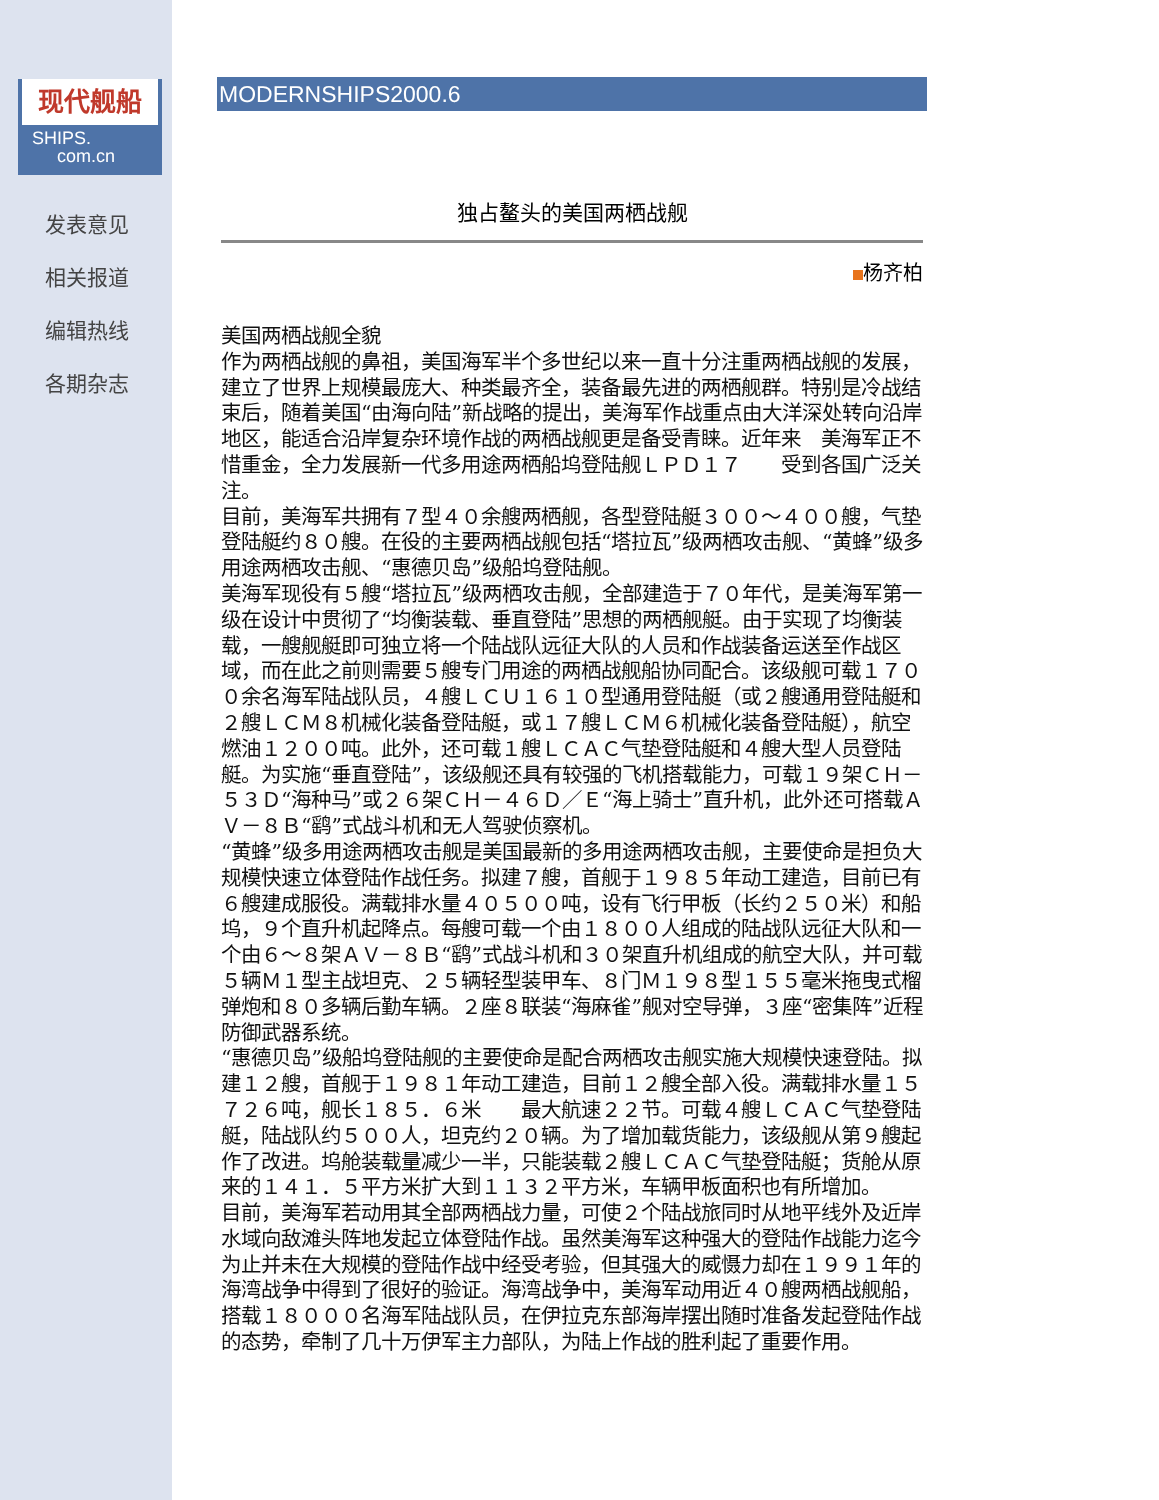现代舰船
SHIPS.
com.cn
发表意见
相关报道
编辑热线
各期杂志
MODERNSHIPS2000.6
独占鳌头的美国两栖战舰
杨齐柏
美国两栖战舰全貌
作为两栖战舰的鼻祖，美国海军半个多世纪以来一直十分注重两栖战舰的发展，建立了世界上规模最庞大、种类最齐全，装备最先进的两栖舰群。特别是冷战结束后，随着美国“由海向陆”新战略的提出，美海军作战重点由大洋深处转向沿岸地区，能适合沿岸复杂环境作战的两栖战舰更是备受青睐。近年来　美海军正不惜重金，全力发展新一代多用途两栖船坞登陆舰ＬＰＤ１７　　受到各国广泛关注。
目前，美海军共拥有７型４０余艘两栖舰，各型登陆艇３００～４００艘，气垫登陆艇约８０艘。在役的主要两栖战舰包括“塔拉瓦”级两栖攻击舰、“黄蜂”级多用途两栖攻击舰、“惠德贝岛”级船坞登陆舰。
美海军现役有５艘“塔拉瓦”级两栖攻击舰，全部建造于７０年代，是美海军第一级在设计中贯彻了“均衡装载、垂直登陆”思想的两栖舰艇。由于实现了均衡装载，一艘舰艇即可独立将一个陆战队远征大队的人员和作战装备运送至作战区域，而在此之前则需要５艘专门用途的两栖战舰船协同配合。该级舰可载１７００余名海军陆战队员，４艘ＬＣＵ１６１０型通用登陆艇（或２艘通用登陆艇和２艘ＬＣＭ８机械化装备登陆艇，或１７艘ＬＣＭ６机械化装备登陆艇），航空燃油１２００吨。此外，还可载１艘ＬＣＡＣ气垫登陆艇和４艘大型人员登陆艇。为实施“垂直登陆”，该级舰还具有较强的飞机搭载能力，可载１９架ＣＨ－５３Ｄ“海种马”或２６架ＣＨ－４６Ｄ／Ｅ“海上骑士”直升机，此外还可搭载ＡＶ－８Ｂ“鹞”式战斗机和无人驾驶侦察机。
“黄蜂”级多用途两栖攻击舰是美国最新的多用途两栖攻击舰，主要使命是担负大规模快速立体登陆作战任务。拟建７艘，首舰于１９８５年动工建造，目前已有６艘建成服役。满载排水量４０５００吨，设有飞行甲板（长约２５０米）和船坞，９个直升机起降点。每艘可载一个由１８００人组成的陆战队远征大队和一个由６～８架ＡＶ－８Ｂ“鹞”式战斗机和３０架直升机组成的航空大队，并可载５辆Ｍ１型主战坦克、２５辆轻型装甲车、８门Ｍ１９８型１５５毫米拖曳式榴弹炮和８０多辆后勤车辆。２座８联装“海麻雀”舰对空导弹，３座“密集阵”近程防御武器系统。
“惠德贝岛”级船坞登陆舰的主要使命是配合两栖攻击舰实施大规模快速登陆。拟建１２艘，首舰于１９８１年动工建造，目前１２艘全部入役。满载排水量１５７２６吨，舰长１８５．６米　　最大航速２２节。可载４艘ＬＣＡＣ气垫登陆艇，陆战队约５００人，坦克约２０辆。为了增加载货能力，该级舰从第９艘起作了改进。坞舱装载量减少一半，只能装载２艘ＬＣＡＣ气垫登陆艇；货舱从原来的１４１．５平方米扩大到１１３２平方米，车辆甲板面积也有所增加。
目前，美海军若动用其全部两栖战力量，可使２个陆战旅同时从地平线外及近岸水域向敌滩头阵地发起立体登陆作战。虽然美海军这种强大的登陆作战能力迄今为止并未在大规模的登陆作战中经受考验，但其强大的威慑力却在１９９１年的海湾战争中得到了很好的验证。海湾战争中，美海军动用近４０艘两栖战舰船，搭载１８０００名海军陆战队员，在伊拉克东部海岸摆出随时准备发起登陆作战的态势，牵制了几十万伊军主力部队，为陆上作战的胜利起了重要作用。